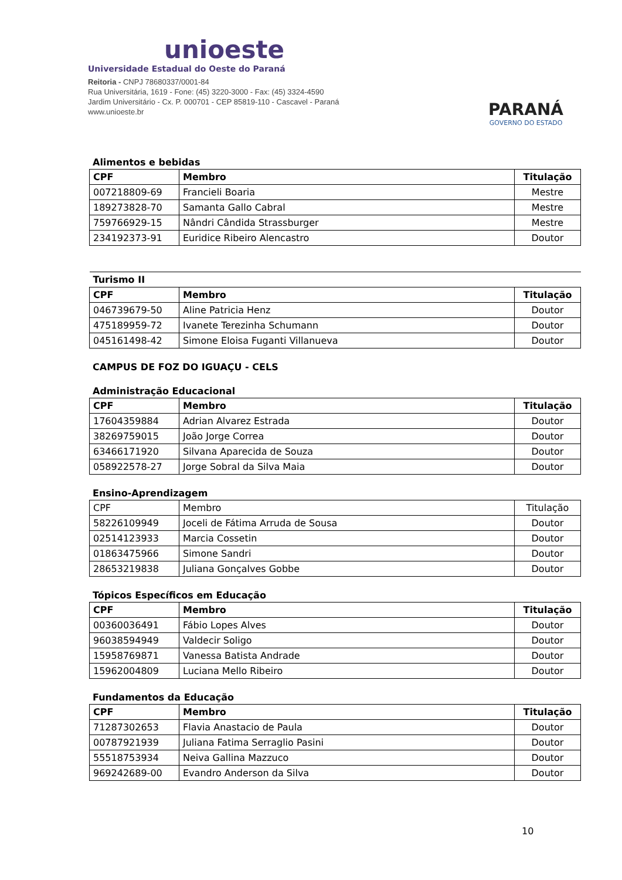unioeste
Universidade Estadual do Oeste do Paraná
Reitoria - CNPJ 78680337/0001-84
Rua Universitária, 1619 - Fone: (45) 3220-3000 - Fax: (45) 3324-4590
Jardim Universitário - Cx. P. 000701 - CEP 85819-110 - Cascavel - Paraná
www.unioeste.br
PARANÁ
GOVERNO DO ESTADO
Alimentos e bebidas
| CPF | Membro | Titulação |
| --- | --- | --- |
| 007218809-69 | Francieli Boaria | Mestre |
| 189273828-70 | Samanta Gallo Cabral | Mestre |
| 759766929-15 | Nândri Cândida Strassburger | Mestre |
| 234192373-91 | Euridice Ribeiro Alencastro | Doutor |
| Turismo II | | |
| CPF | Membro | Titulação |
| 046739679-50 | Aline Patricia Henz | Doutor |
| 475189959-72 | Ivanete Terezinha Schumann | Doutor |
| 045161498-42 | Simone Eloisa Fuganti Villanueva | Doutor |
CAMPUS DE FOZ DO IGUAÇU - CELS
Administração Educacional
| CPF | Membro | Titulação |
| --- | --- | --- |
| 17604359884 | Adrian Alvarez Estrada | Doutor |
| 38269759015 | João Jorge Correa | Doutor |
| 63466171920 | Silvana Aparecida de Souza | Doutor |
| 058922578-27 | Jorge Sobral da Silva Maia | Doutor |
Ensino-Aprendizagem
| CPF | Membro | Titulação |
| 58226109949 | Joceli de Fátima Arruda de Sousa | Doutor |
| 02514123933 | Marcia Cossetin | Doutor |
| 01863475966 | Simone Sandri | Doutor |
| 28653219838 | Juliana Gonçalves Gobbe | Doutor |
Tópicos Específicos em Educação
| CPF | Membro | Titulação |
| --- | --- | --- |
| 00360036491 | Fábio Lopes Alves | Doutor |
| 96038594949 | Valdecir Soligo | Doutor |
| 15958769871 | Vanessa Batista Andrade | Doutor |
| 15962004809 | Luciana Mello Ribeiro | Doutor |
Fundamentos da Educação
| CPF | Membro | Titulação |
| --- | --- | --- |
| 71287302653 | Flavia Anastacio de Paula | Doutor |
| 00787921939 | Juliana Fatima Serraglio Pasini | Doutor |
| 55518753934 | Neiva Gallina Mazzuco | Doutor |
| 969242689-00 | Evandro Anderson da Silva | Doutor |
10